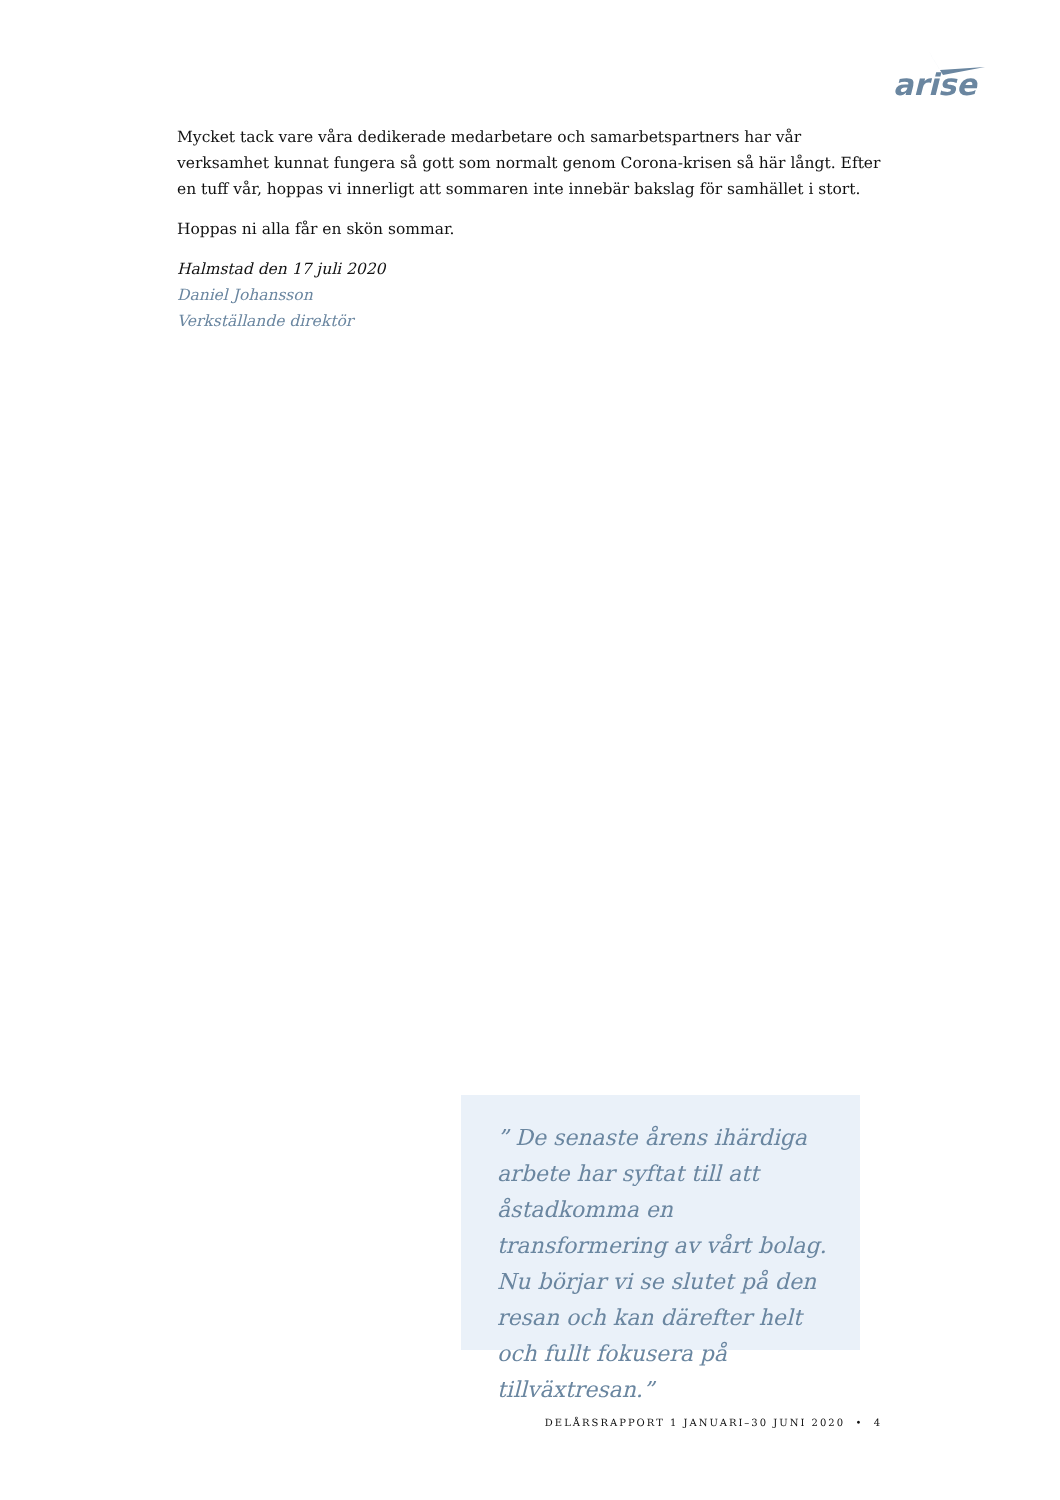arise
Mycket tack vare våra dedikerade medarbetare och samarbetspartners har vår verksamhet kunnat fungera så gott som normalt genom Corona-krisen så här långt. Efter en tuff vår, hoppas vi innerligt att sommaren inte innebär bakslag för samhället i stort.
Hoppas ni alla får en skön sommar.
Halmstad den 17 juli 2020
Daniel Johansson
Verkställande direktör
” De senaste årens ihärdiga arbete har syftat till att åstadkomma en transformering av vårt bolag. Nu börjar vi se slutet på den resan och kan därefter helt och fullt fokusera på tillväxtresan.”
DELÅRSRAPPORT 1 JANUARI–30 JUNI 2020 • 4